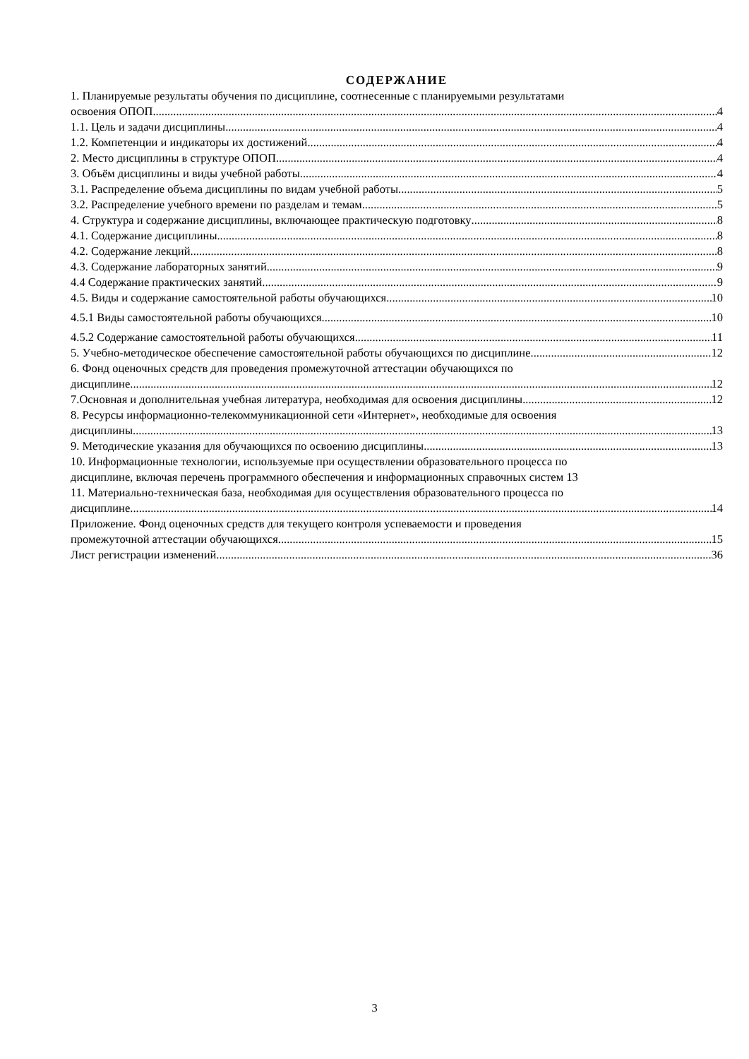СОДЕРЖАНИЕ
1. Планируемые результаты обучения по дисциплине, соотнесенные с планируемыми результатами
освоения ОПОП 4
1.1. Цель и задачи дисциплины 4
1.2. Компетенции и индикаторы их достижений 4
2. Место дисциплины в структуре ОПОП 4
3. Объём дисциплины и виды учебной работы 4
3.1. Распределение объема дисциплины по видам учебной работы 5
3.2. Распределение учебного времени по разделам и темам 5
4. Структура и содержание дисциплины, включающее практическую подготовку 8
4.1. Содержание дисциплины 8
4.2. Содержание лекций 8
4.3. Содержание лабораторных занятий 9
4.4 Содержание практических занятий 9
4.5. Виды и содержание самостоятельной работы обучающихся 10
4.5.1 Виды самостоятельной работы обучающихся 10
4.5.2 Содержание самостоятельной работы обучающихся 11
5. Учебно-методическое обеспечение самостоятельной работы обучающихся по дисциплине 12
6. Фонд оценочных средств для проведения промежуточной аттестации обучающихся по
дисциплине 12
7.Основная и дополнительная учебная литература, необходимая для освоения дисциплины 12
8. Ресурсы информационно-телекоммуникационной сети «Интернет», необходимые для освоения
дисциплины 13
9. Методические указания для обучающихся по освоению дисциплины 13
10. Информационные технологии, используемые при осуществлении образовательного процесса по
дисциплине, включая перечень программного обеспечения и информационных справочных систем 13
11. Материально-техническая база, необходимая для осуществления образовательного процесса по
дисциплине 14
Приложение. Фонд оценочных средств для текущего контроля успеваемости и проведения
промежуточной аттестации обучающихся 15
Лист регистрации изменений 36
3